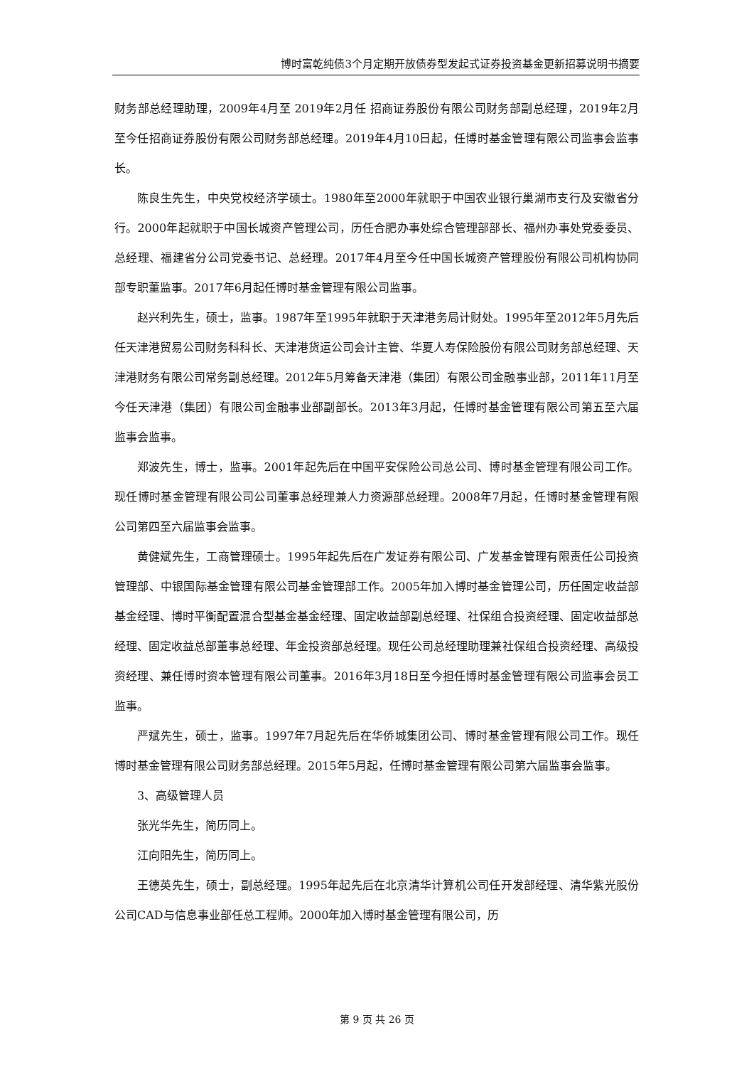博时富乾纯债3个月定期开放债券型发起式证券投资基金更新招募说明书摘要
财务部总经理助理，2009年4月至 2019年2月任 招商证券股份有限公司财务部副总经理，2019年2月至今任招商证券股份有限公司财务部总经理。2019年4月10日起，任博时基金管理有限公司监事会监事长。
陈良生先生，中央党校经济学硕士。1980年至2000年就职于中国农业银行巢湖市支行及安徽省分行。2000年起就职于中国长城资产管理公司，历任合肥办事处综合管理部部长、福州办事处党委委员、总经理、福建省分公司党委书记、总经理。2017年4月至今任中国长城资产管理股份有限公司机构协同部专职董监事。2017年6月起任博时基金管理有限公司监事。
赵兴利先生，硕士，监事。1987年至1995年就职于天津港务局计财处。1995年至2012年5月先后任天津港贸易公司财务科科长、天津港货运公司会计主管、华夏人寿保险股份有限公司财务部总经理、天津港财务有限公司常务副总经理。2012年5月筹备天津港（集团）有限公司金融事业部，2011年11月至今任天津港（集团）有限公司金融事业部副部长。2013年3月起，任博时基金管理有限公司第五至六届监事会监事。
郑波先生，博士，监事。2001年起先后在中国平安保险公司总公司、博时基金管理有限公司工作。现任博时基金管理有限公司公司董事总经理兼人力资源部总经理。2008年7月起，任博时基金管理有限公司第四至六届监事会监事。
黄健斌先生，工商管理硕士。1995年起先后在广发证券有限公司、广发基金管理有限责任公司投资管理部、中银国际基金管理有限公司基金管理部工作。2005年加入博时基金管理公司，历任固定收益部基金经理、博时平衡配置混合型基金基金经理、固定收益部副总经理、社保组合投资经理、固定收益部总经理、固定收益总部董事总经理、年金投资部总经理。现任公司总经理助理兼社保组合投资经理、高级投资经理、兼任博时资本管理有限公司董事。2016年3月18日至今担任博时基金管理有限公司监事会员工监事。
严斌先生，硕士，监事。1997年7月起先后在华侨城集团公司、博时基金管理有限公司工作。现任博时基金管理有限公司财务部总经理。2015年5月起，任博时基金管理有限公司第六届监事会监事。
3、高级管理人员
张光华先生，简历同上。
江向阳先生，简历同上。
王德英先生，硕士，副总经理。1995年起先后在北京清华计算机公司任开发部经理、清华紫光股份公司CAD与信息事业部任总工程师。2000年加入博时基金管理有限公司，历
第 9 页 共 26 页